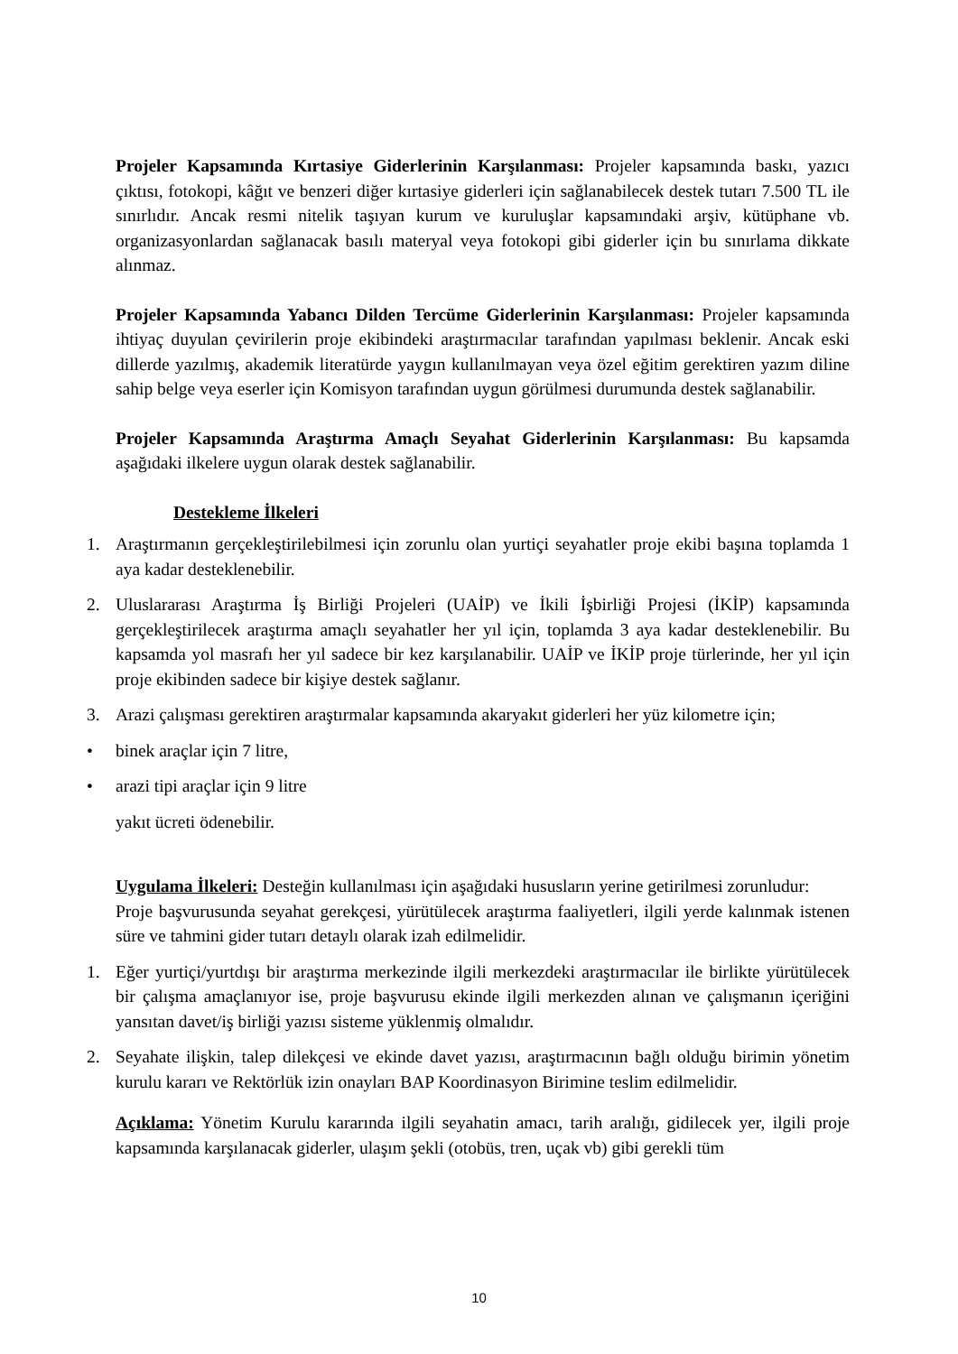Projeler Kapsamında Kırtasiye Giderlerinin Karşılanması: Projeler kapsamında baskı, yazıcı çıktısı, fotokopi, kâğıt ve benzeri diğer kırtasiye giderleri için sağlanabilecek destek tutarı 7.500 TL ile sınırlıdır. Ancak resmi nitelik taşıyan kurum ve kuruluşlar kapsamındaki arşiv, kütüphane vb. organizasyonlardan sağlanacak basılı materyal veya fotokopi gibi giderler için bu sınırlama dikkate alınmaz.
Projeler Kapsamında Yabancı Dilden Tercüme Giderlerinin Karşılanması: Projeler kapsamında ihtiyaç duyulan çevirilerin proje ekibindeki araştırmacılar tarafından yapılması beklenir. Ancak eski dillerde yazılmış, akademik literatürde yaygın kullanılmayan veya özel eğitim gerektiren yazım diline sahip belge veya eserler için Komisyon tarafından uygun görülmesi durumunda destek sağlanabilir.
Projeler Kapsamında Araştırma Amaçlı Seyahat Giderlerinin Karşılanması: Bu kapsamda aşağıdaki ilkelere uygun olarak destek sağlanabilir.
Destekleme İlkeleri
1. Araştırmanın gerçekleştirilebilmesi için zorunlu olan yurtiçi seyahatler proje ekibi başına toplamda 1 aya kadar desteklenebilir.
2. Uluslararası Araştırma İş Birliği Projeleri (UAİP) ve İkili İşbirliği Projesi (İKİP) kapsamında gerçekleştirilecek araştırma amaçlı seyahatler her yıl için, toplamda 3 aya kadar desteklenebilir. Bu kapsamda yol masrafı her yıl sadece bir kez karşılanabilir. UAİP ve İKİP proje türlerinde, her yıl için proje ekibinden sadece bir kişiye destek sağlanır.
3. Arazi çalışması gerektiren araştırmalar kapsamında akaryakıt giderleri her yüz kilometre için;
• binek araçlar için 7 litre,
• arazi tipi araçlar için 9 litre
yakıt ücreti ödenebilir.
Uygulama İlkeleri: Desteğin kullanılması için aşağıdaki hususların yerine getirilmesi zorunludur:
Proje başvurusunda seyahat gerekçesi, yürütülecek araştırma faaliyetleri, ilgili yerde kalınmak istenen süre ve tahmini gider tutarı detaylı olarak izah edilmelidir.
1. Eğer yurtiçi/yurtdışı bir araştırma merkezinde ilgili merkezdeki araştırmacılar ile birlikte yürütülecek bir çalışma amaçlanıyor ise, proje başvurusu ekinde ilgili merkezden alınan ve çalışmanın içeriğini yansıtan davet/iş birliği yazısı sisteme yüklenmiş olmalıdır.
2. Seyahate ilişkin, talep dilekçesi ve ekinde davet yazısı, araştırmacının bağlı olduğu birimin yönetim kurulu kararı ve Rektörlük izin onayları BAP Koordinasyon Birimine teslim edilmelidir.
Açıklama: Yönetim Kurulu kararında ilgili seyahatin amacı, tarih aralığı, gidilecek yer, ilgili proje kapsamında karşılanacak giderler, ulaşım şekli (otobüs, tren, uçak vb) gibi gerekli tüm
10